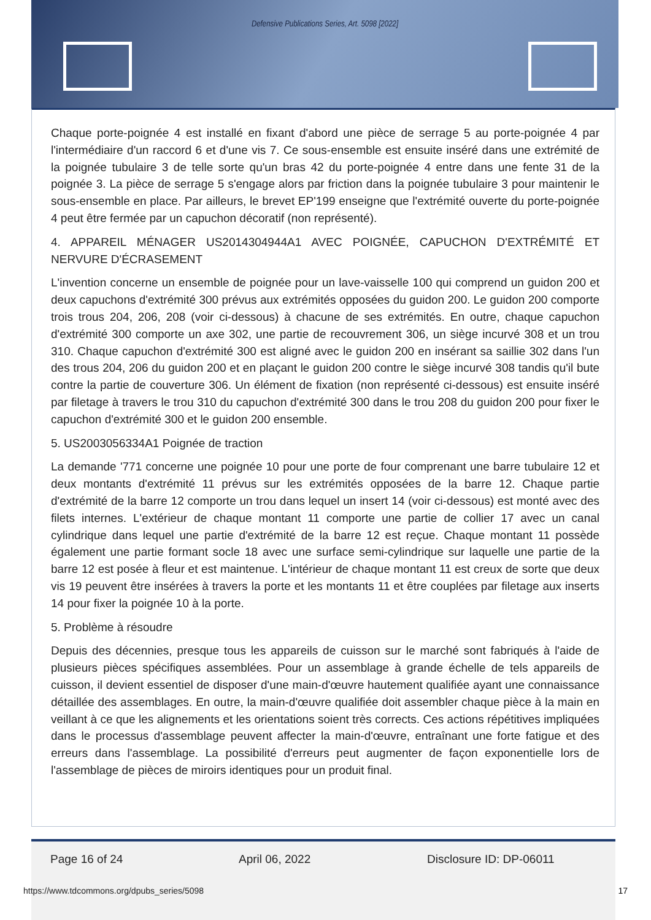Defensive Publications Series, Art. 5098 [2022]
Chaque porte-poignée 4 est installé en fixant d'abord une pièce de serrage 5 au porte-poignée 4 par l'intermédiaire d'un raccord 6 et d'une vis 7. Ce sous-ensemble est ensuite inséré dans une extrémité de la poignée tubulaire 3 de telle sorte qu'un bras 42 du porte-poignée 4 entre dans une fente 31 de la poignée 3. La pièce de serrage 5 s'engage alors par friction dans la poignée tubulaire 3 pour maintenir le sous-ensemble en place. Par ailleurs, le brevet EP'199 enseigne que l'extrémité ouverte du porte-poignée 4 peut être fermée par un capuchon décoratif (non représenté).
4. APPAREIL MÉNAGER US2014304944A1 AVEC POIGNÉE, CAPUCHON D'EXTRÉMITÉ ET NERVURE D'ÉCRASEMENT
L'invention concerne un ensemble de poignée pour un lave-vaisselle 100 qui comprend un guidon 200 et deux capuchons d'extrémité 300 prévus aux extrémités opposées du guidon 200. Le guidon 200 comporte trois trous 204, 206, 208 (voir ci-dessous) à chacune de ses extrémités. En outre, chaque capuchon d'extrémité 300 comporte un axe 302, une partie de recouvrement 306, un siège incurvé 308 et un trou 310. Chaque capuchon d'extrémité 300 est aligné avec le guidon 200 en insérant sa saillie 302 dans l'un des trous 204, 206 du guidon 200 et en plaçant le guidon 200 contre le siège incurvé 308 tandis qu'il bute contre la partie de couverture 306. Un élément de fixation (non représenté ci-dessous) est ensuite inséré par filetage à travers le trou 310 du capuchon d'extrémité 300 dans le trou 208 du guidon 200 pour fixer le capuchon d'extrémité 300 et le guidon 200 ensemble.
5. US2003056334A1 Poignée de traction
La demande '771 concerne une poignée 10 pour une porte de four comprenant une barre tubulaire 12 et deux montants d'extrémité 11 prévus sur les extrémités opposées de la barre 12. Chaque partie d'extrémité de la barre 12 comporte un trou dans lequel un insert 14 (voir ci-dessous) est monté avec des filets internes. L'extérieur de chaque montant 11 comporte une partie de collier 17 avec un canal cylindrique dans lequel une partie d'extrémité de la barre 12 est reçue. Chaque montant 11 possède également une partie formant socle 18 avec une surface semi-cylindrique sur laquelle une partie de la barre 12 est posée à fleur et est maintenue. L'intérieur de chaque montant 11 est creux de sorte que deux vis 19 peuvent être insérées à travers la porte et les montants 11 et être couplées par filetage aux inserts 14 pour fixer la poignée 10 à la porte.
5. Problème à résoudre
Depuis des décennies, presque tous les appareils de cuisson sur le marché sont fabriqués à l'aide de plusieurs pièces spécifiques assemblées. Pour un assemblage à grande échelle de tels appareils de cuisson, il devient essentiel de disposer d'une main-d'œuvre hautement qualifiée ayant une connaissance détaillée des assemblages. En outre, la main-d'œuvre qualifiée doit assembler chaque pièce à la main en veillant à ce que les alignements et les orientations soient très corrects. Ces actions répétitives impliquées dans le processus d'assemblage peuvent affecter la main-d'œuvre, entraînant une forte fatigue et des erreurs dans l'assemblage. La possibilité d'erreurs peut augmenter de façon exponentielle lors de l'assemblage de pièces de miroirs identiques pour un produit final.
Page 16 of 24 April 06, 2022 Disclosure ID: DP-06011
https://www.tdcommons.org/dpubs_series/5098
17